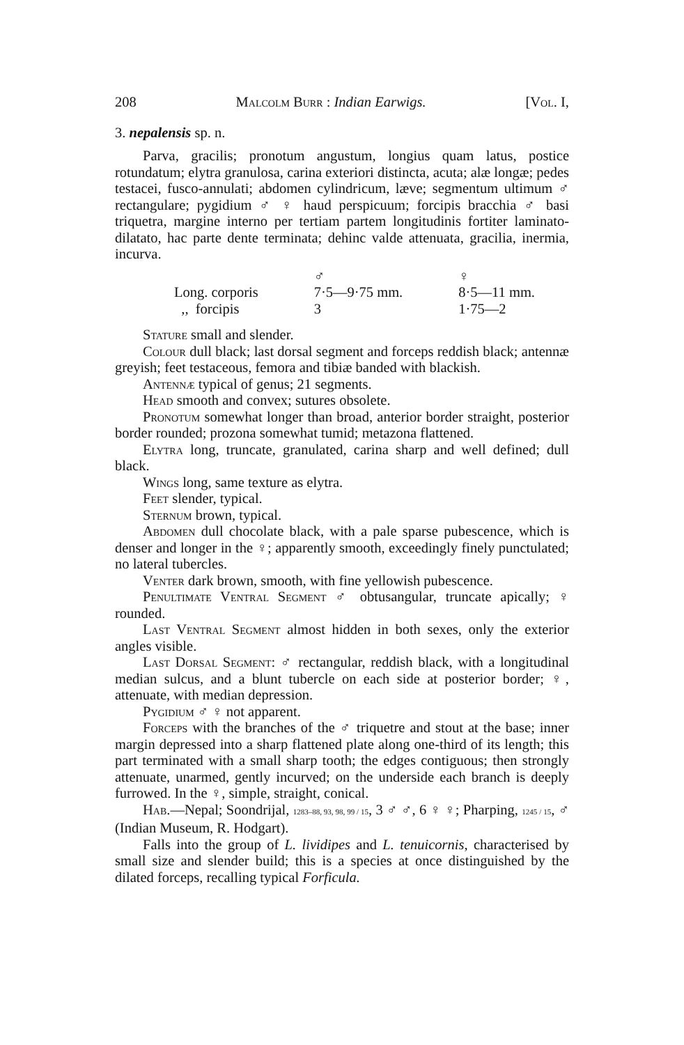208 Malcolm Burr : Indian Earwigs. [Vol. I,
3. nepalensis sp. n.
Parva, gracilis; pronotum angustum, longius quam latus, postice rotundatum; elytra granulosa, carina exteriori distincta, acuta; alæ longæ; pedes testacei, fusco-annulati; abdomen cylindricum, læve; segmentum ultimum ♂ rectangulare; pygidium ♂ ♀ haud perspicuum; forcipis bracchia ♂ basi triquetra, margine interno per tertiam partem longitudinis fortiter laminato-dilatato, hac parte dente terminata; dehinc valde attenuata, gracilia, inermia, incurva.
| | ♂ | ♀ |
| --- | --- | --- |
| Long. corporis | 7·5—9·75 mm. | 8·5—11 mm. |
| ,, forcipis | 3 | 1·75—2 |
Stature small and slender.
Colour dull black; last dorsal segment and forceps reddish black; antennæ greyish; feet testaceous, femora and tibiæ banded with blackish.
Antennæ typical of genus; 21 segments.
Head smooth and convex; sutures obsolete.
Pronotum somewhat longer than broad, anterior border straight, posterior border rounded; prozona somewhat tumid; metazona flattened.
Elytra long, truncate, granulated, carina sharp and well defined; dull black.
Wings long, same texture as elytra.
Feet slender, typical.
Sternum brown, typical.
Abdomen dull chocolate black, with a pale sparse pubescence, which is denser and longer in the ♀; apparently smooth, exceedingly finely punctulated; no lateral tubercles.
Venter dark brown, smooth, with fine yellowish pubescence.
Penultimate Ventral Segment ♂ obtusangular, truncate apically; ♀ rounded.
Last Ventral Segment almost hidden in both sexes, only the exterior angles visible.
Last Dorsal Segment: ♂ rectangular, reddish black, with a longitudinal median sulcus, and a blunt tubercle on each side at posterior border; ♀, attenuate, with median depression.
Pygidium ♂ ♀ not apparent.
Forceps with the branches of the ♂ triquetre and stout at the base; inner margin depressed into a sharp flattened plate along one-third of its length; this part terminated with a small sharp tooth; the edges contiguous; then strongly attenuate, unarmed, gently incurved; on the underside each branch is deeply furrowed. In the ♀, simple, straight, conical.
Hab.—Nepal; Soondrijal, 1283–88, 93, 98, 99 / 15, 3 ♂ ♂, 6 ♀ ♀; Pharping, 1245 / 15, ♂ (Indian Museum, R. Hodgart).
Falls into the group of L. lividipes and L. tenuicornis, characterised by small size and slender build; this is a species at once distinguished by the dilated forceps, recalling typical Forficula.